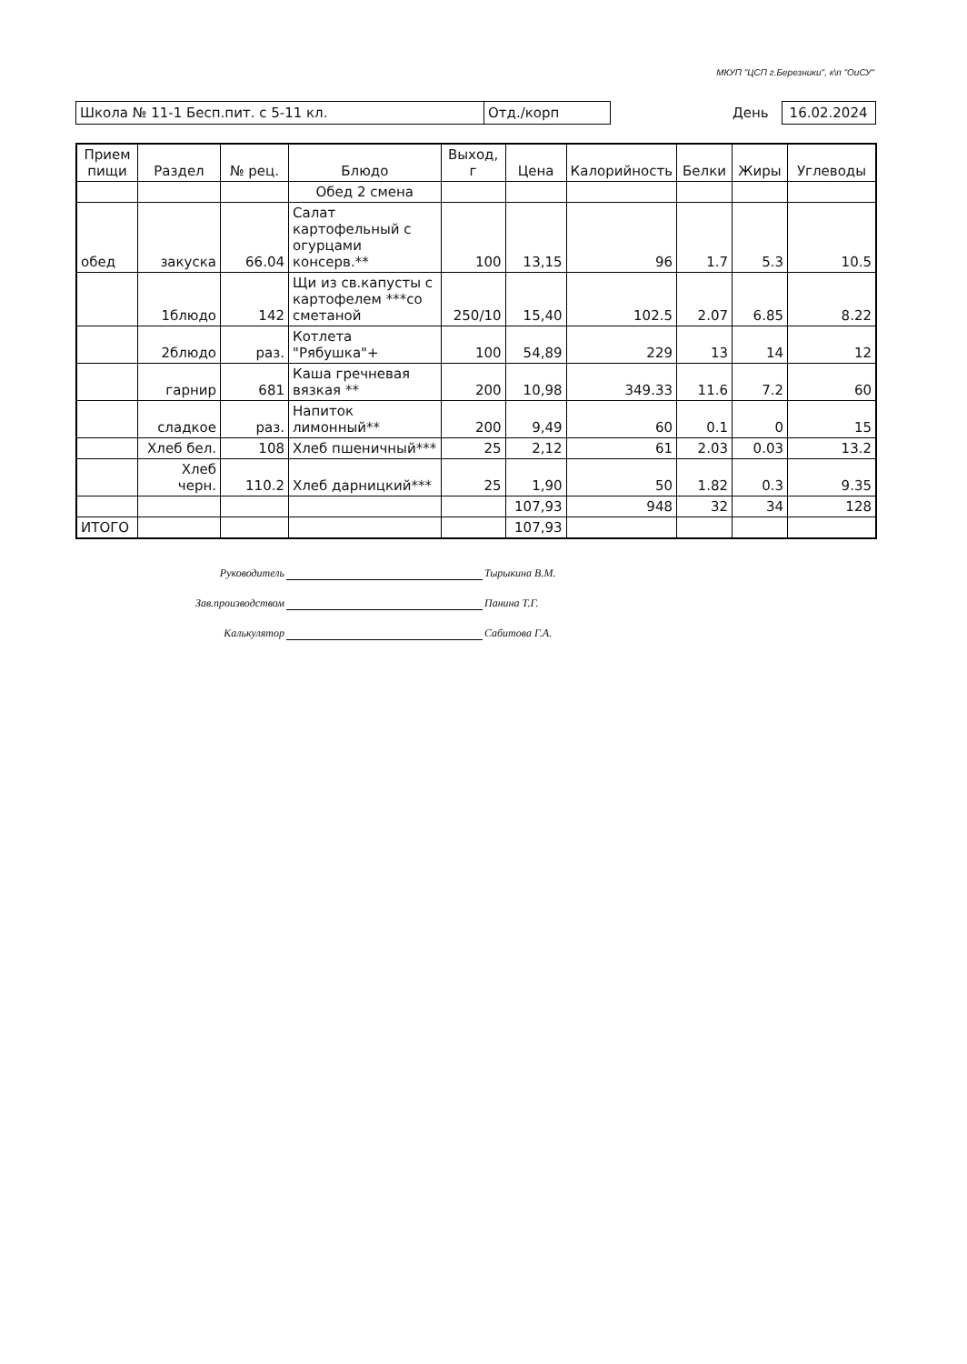МКУП "ЦСП г.Березники", к\п "ОиСУ"
Школа № 11-1 Бесп.пит. с 5-11 кл. Отд./корп День 16.02.2024
| Прием пищи | Раздел | № рец. | Блюдо | Выход, г | Цена | Калорийность | Белки | Жиры | Углеводы |
| --- | --- | --- | --- | --- | --- | --- | --- | --- | --- |
| | | | Обед 2 смена | | | | | | |
| обед | закуска | 66.04 | Салат картофельный с огурцами консерв.** | 100 | 13,15 | 96 | 1.7 | 5.3 | 10.5 |
| | 1блюдо | 142 | Щи из св.капусты с картофелем ***со сметаной | 250/10 | 15,40 | 102.5 | 2.07 | 6.85 | 8.22 |
| | 2блюдо | раз. | Котлета "Рябушка"+ | 100 | 54,89 | 229 | 13 | 14 | 12 |
| | гарнир | 681 | Каша гречневая вязкая ** | 200 | 10,98 | 349.33 | 11.6 | 7.2 | 60 |
| | сладкое | раз. | Напиток лимонный** | 200 | 9,49 | 60 | 0.1 | 0 | 15 |
| | Хлеб бел. | 108 | Хлеб пшеничный*** | 25 | 2,12 | 61 | 2.03 | 0.03 | 13.2 |
| | Хлеб черн. | 110.2 | Хлеб дарницкий*** | 25 | 1,90 | 50 | 1.82 | 0.3 | 9.35 |
| | | | | | 107,93 | 948 | 32 | 34 | 128 |
| ИТОГО | | | | | 107,93 | | | | |
Руководитель Тырыкина В.М.
Зав.производством Панина Т.Г.
Калькулятор Сабитова Г.А.